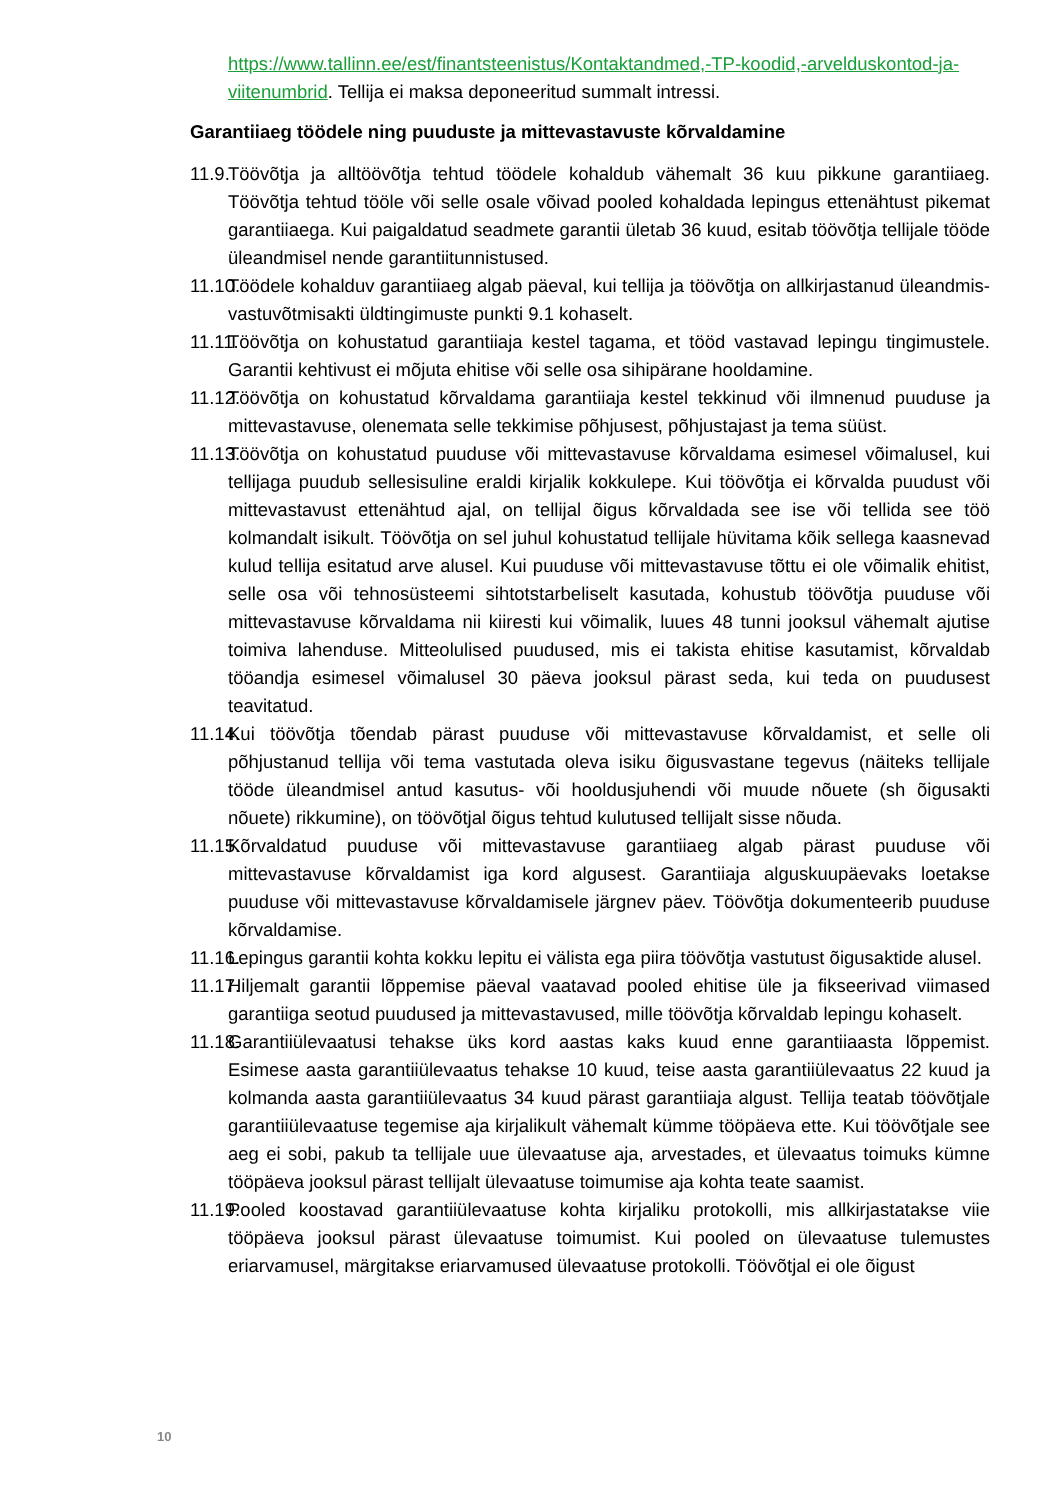https://www.tallinn.ee/est/finantsteenistus/Kontaktandmed,-TP-koodid,-arvelduskontod-ja-viitenumbrid. Tellija ei maksa deponeeritud summalt intressi.
Garantiiaeg töödele ning puuduste ja mittevastavuste kõrvaldamine
11.9. Töövõtja ja alltöövõtja tehtud töödele kohaldub vähemalt 36 kuu pikkune garantiiaeg. Töövõtja tehtud tööle või selle osale võivad pooled kohaldada lepingus ettenähtust pikemat garantiiaega. Kui paigaldatud seadmete garantii ületab 36 kuud, esitab töövõtja tellijale tööde üleandmisel nende garantiitunnistused.
11.10. Töödele kohalduv garantiiaeg algab päeval, kui tellija ja töövõtja on allkirjastanud üleandmis-vastuvõtmisakti üldtingimuste punkti 9.1 kohaselt.
11.11. Töövõtja on kohustatud garantiiaja kestel tagama, et tööd vastavad lepingu tingimustele. Garantii kehtivust ei mõjuta ehitise või selle osa sihipärane hooldamine.
11.12. Töövõtja on kohustatud kõrvaldama garantiiaja kestel tekkinud või ilmnenud puuduse ja mittevastavuse, olenemata selle tekkimise põhjusest, põhjustajast ja tema süüst.
11.13. Töövõtja on kohustatud puuduse või mittevastavuse kõrvaldama esimesel võimalusel, kui tellijaga puudub sellesisuline eraldi kirjalik kokkulepe. Kui töövõtja ei kõrvalda puudust või mittevastavust ettenähtud ajal, on tellijal õigus kõrvaldada see ise või tellida see töö kolmandalt isikult. Töövõtja on sel juhul kohustatud tellijale hüvitama kõik sellega kaasnevad kulud tellija esitatud arve alusel. Kui puuduse või mittevastavuse tõttu ei ole võimalik ehitist, selle osa või tehnosüsteemi sihtotstarbeliselt kasutada, kohustub töövõtja puuduse või mittevastavuse kõrvaldama nii kiiresti kui võimalik, luues 48 tunni jooksul vähemalt ajutise toimiva lahenduse. Mitteolulised puudused, mis ei takista ehitise kasutamist, kõrvaldab tööandja esimesel võimalusel 30 päeva jooksul pärast seda, kui teda on puudusest teavitatud.
11.14. Kui töövõtja tõendab pärast puuduse või mittevastavuse kõrvaldamist, et selle oli põhjustanud tellija või tema vastutada oleva isiku õigusvastane tegevus (näiteks tellijale tööde üleandmisel antud kasutus- või hooldusjuhendi või muude nõuete (sh õigusakti nõuete) rikkumine), on töövõtjal õigus tehtud kulutused tellijalt sisse nõuda.
11.15. Kõrvaldatud puuduse või mittevastavuse garantiiaeg algab pärast puuduse või mittevastavuse kõrvaldamist iga kord algusest. Garantiiaja alguskuupäevaks loetakse puuduse või mittevastavuse kõrvaldamisele järgnev päev. Töövõtja dokumenteerib puuduse kõrvaldamise.
11.16. Lepingus garantii kohta kokku lepitu ei välista ega piira töövõtja vastutust õigusaktide alusel.
11.17. Hiljemalt garantii lõppemise päeval vaatavad pooled ehitise üle ja fikseerivad viimased garantiiga seotud puudused ja mittevastavused, mille töövõtja kõrvaldab lepingu kohaselt.
11.18. Garantiiülevaatusi tehakse üks kord aastas kaks kuud enne garantiiaasta lõppemist. Esimese aasta garantiiülevaatus tehakse 10 kuud, teise aasta garantiiülevaatus 22 kuud ja kolmanda aasta garantiiülevaatus 34 kuud pärast garantiiaja algust. Tellija teatab töövõtjale garantiiülevaatuse tegemise aja kirjalikult vähemalt kümme tööpäeva ette. Kui töövõtjale see aeg ei sobi, pakub ta tellijale uue ülevaatuse aja, arvestades, et ülevaatus toimuks kümne tööpäeva jooksul pärast tellijalt ülevaatuse toimumise aja kohta teate saamist.
11.19. Pooled koostavad garantiiülevaatuse kohta kirjaliku protokolli, mis allkirjastatakse viie tööpäeva jooksul pärast ülevaatuse toimumist. Kui pooled on ülevaatuse tulemustes eriarvamusel, märgitakse eriarvamused ülevaatuse protokolli. Töövõtjal ei ole õigust
10